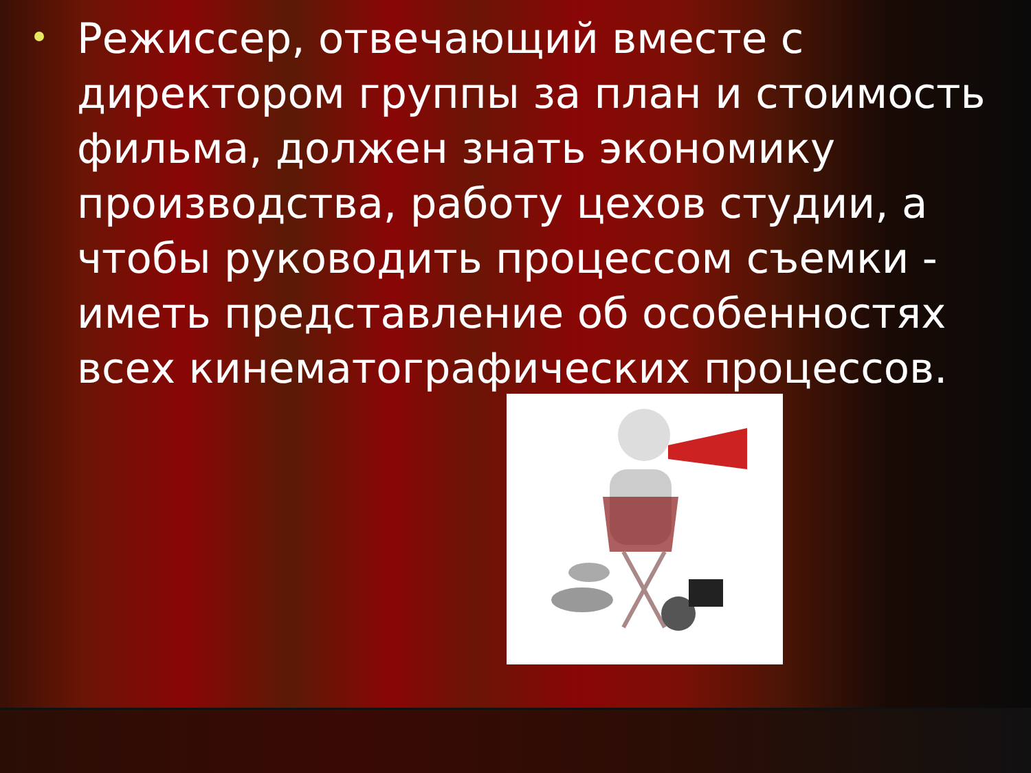Режиссер, отвечающий вместе с директором группы за план и стоимость фильма, должен знать экономику производства, работу цехов студии, а чтобы руководить процессом съемки - иметь представление об особенностях всех кинематографических процессов.